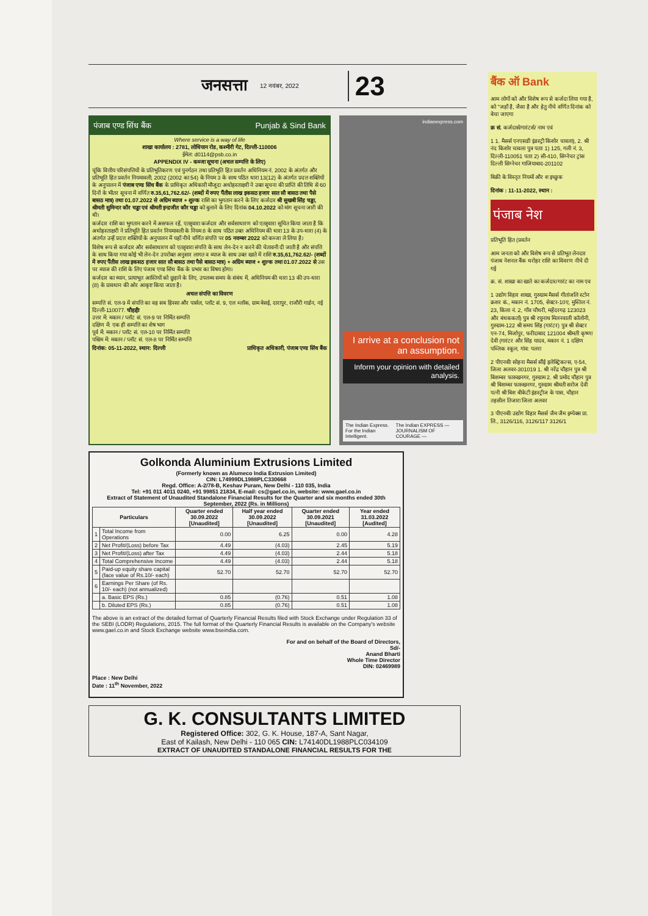जनसत्ता 12 नवंबर, 2022 23
पंजाब एण्ड सिंध बैंक Punjab & Sind Bank
Where service is a way of life
शाखा कार्यालय : 2781, लोधियान रोड, कश्मीरी गेट, दिल्ली-110006
ईमेल: d0114@psb.co.in
APPENDIX IV - कब्जा सूचना (अचल सम्पत्ति के लिए)
चूंकि वित्तीय परिसंपत्तियों के प्रतिभूतिकरण एवं पुनर्गठन तथा प्रतिभूति हित प्रवर्तन अधिनियम नं. 2002 के अंतर्गत और प्रतिभूति हित प्रवर्तन नियमावली, 2002 (2002 का 54) के नियम 3 के साथ पठित धारा 13(12) के अंतर्गत प्रदत्त शक्तियों के अनुपालन में पंजाब एण्ड सिंध बैंक के प्राधिकृत अधिकारी मौजूदा अधोहस्ताक्षरी ने उक्त सूचना की प्राप्ति की तिथि से 60 दिनों के भीतर सूचना में वर्णित रु.35,61,762.62/- (शब्दों में रुपए पैंतीस लाख इकसठ हजार सात सौ बासठ तथा पैसे बासठ मात्र) तथा 01.07.2022 से अग्रिम ब्याज + शुल्क राशि का भुगतान करने के लिए कर्जदार श्री सुखबी सिंह चड्ढा, श्रीमती सुमिन्दर कौर चड्ढा एवं श्रीमती इन्द्रजीत कौर चड्ढा को बुलाने के लिए दिनांक 04.10.2022 को मांग सूचना जारी की थी।
कर्जदार राशि का भुगतान करने में असफल रहें, एतद्द्वारा कर्जदार और सर्वसाधारण को एतद्द्वारा सूचित किया जाता है कि अधोहस्ताक्षरी ने प्रतिभूति हित प्रवर्तन नियमावली के नियम 8 के साथ पठित उक्त अधिनियम की धारा 13 के उप-धारा (4) के अंतर्गत उन्हें प्रदत्त शक्तियों के अनुपालन में यहाँ नीचे वर्णित संपत्ति पर 05 नवम्बर 2022 को कब्जा ले लिया है।
विशेष रूप से कर्जदार और सर्वसाधारण को एतद्द्वारा संपत्ति के साथ लेन-देन न करने की चेतावनी दी जाती है और संपत्ति के साथ किया गया कोई भी लेन-देन उपरोक्त अनुसार लागत व ब्याज के साथ उक्त खाते में राशि रु.35,61,762.62/- (शब्दों में रुपए पैंतीस लाख इकसठ हजार सात सौ बासठ तथा पैसे बासठ मात्र) + अग्रिम ब्याज + शुल्क तथा 01.07.2022 से उस पर ब्याज की राशि के लिए पंजाब एण्ड सिंध बैंक के प्रभार का विषय होगा।
कर्जदार का ध्यान, प्रत्याभूत आस्तियों को छुड़ाने के लिए, उपलब्ध समय के संबंध में, अधिनियम की धारा 13 की उप-धारा (8) के प्रावधान की ओर आकृष्ट किया जाता है।
अचल संपत्ति का विवरण
सम्पत्ति सं. एल-9 में संपत्ति का वह सब हिस्सा और पार्सल, प्लॉट सं. 9, एल ब्लॉक, ग्राम बेसई, दारापुर, राजौरी गार्डन, नई दिल्ली-110077. चौहद्दीः
उत्तर में: मकान / प्लॉट सं. एल-9 पर निर्मित सम्पत्ति
दक्षिण में: एक ही सम्पत्ति का शेष भाग
पूर्व में: मकान / प्लॉट सं. एल-10 पर निर्मित सम्पत्ति
पश्चिम में: मकान / प्लॉट सं. एल-8 पर निर्मित सम्पत्ति
दिनांक: 05-11-2022, स्थान: दिल्ली प्राधिकृत अधिकारी, पंजाब एण्ड सिंध बैंक
indianexpress.com
I arrive at a conclusion not an assumption.
Inform your opinion with detailed analysis.
The Indian Express. For the Indian Intelligent. The Indian EXPRESS — JOURNALISM OF COURAGE —
Golkonda Aluminium Extrusions Limited
(Formerly known as Alumeco India Extrusion Limited)
CIN: L74999DL1988PLC330668
Regd. Office: A-2/78-B, Keshav Puram, New Delhi - 110 035, India
Tel: +91 011 4011 0240, +91 99851 21834, E-mail: cs@gael.co.in, website: www.gael.co.in
Extract of Statement of Unaudited Standalone Financial Results for the Quarter and six months ended 30th September, 2022 (Rs. in Millions)
| Particulars | | Quarter ended 30.09.2022 [Unaudited] | Half year ended 30.09.2022 [Unaudited] | Quarter ended 30.09.2021 [Unaudited] | Year ended 31.03.2022 [Audited] |
| --- | --- | --- | --- | --- | --- |
| 1 | Total Income from Operations | 0.00 | 6.25 | 0.00 | 4.28 |
| 2 | Net Profit/(Loss) before Tax | 4.49 | (4.03) | 2.45 | 5.19 |
| 3 | Net Profit/(Loss) after Tax | 4.49 | (4.03) | 2.44 | 5.18 |
| 4 | Total Comprehensive Income | 4.49 | (4.03) | 2.44 | 5.18 |
| 5 | Paid-up equity share capital (face value of Rs.10/- each) | 52.70 | 52.70 | 52.70 | 52.70 |
| 6 | Earnings Per Share (of Rs. 10/- each) (not annualized) | | | | |
| | a. Basic EPS (Rs.) | 0.85 | (0.76) | 0.51 | 1.08 |
| | b. Diluted EPS (Rs.) | 0.85 | (0.76) | 0.51 | 1.08 |
The above is an extract of the detailed format of Quarterly Financial Results filed with Stock Exchange under Regulation 33 of the SEBI (LODR) Regulations, 2015. The full format of the Quarterly Financial Results is available on the Company's website www.gael.co.in and Stock Exchange website www.bseindia.com.
For and on behalf of the Board of Directors,
Sd/-
Anand Bharti
Whole Time Director
DIN: 02469989
Place : New Delhi
Date : 11<sup>th</sup> November, 2022
G. K. CONSULTANTS LIMITED
Registered Office: 302, G. K. House, 187-A, Sant Nagar,
East of Kailash, New Delhi - 110 065 CIN: L74140DL1988PLC034109
EXTRACT OF UNAUDITED STANDALONE FINANCIAL RESULTS FOR THE
बैंक ऑ Bank
आम लोगों को और विशेष रूप से कर्जदा लिया गया है, को "जहाँ है, जैसा है और हेतु नीचे वर्णित दिनांक को बेचा जाएगा
क्र सं. कर्जदार्स/गारंटर्स/ नाम एवं
1 1. मैसर्स एनएसडी इंडस्ट्री किशोर चावला), 2. श्री नंद किशोर चावला पुत्र पताः 1) 125, गली नं. 3, दिल्ली-110051 पताः 2) सी-410, सिग्नेचर ट्रांस दिल्ली सिग्नेचर गाजियाबाद-201102
बिक्री के विस्तृत नियमों और श इच्छुक
दिनांक : 11-11-2022, स्थान :
पंजाब नेश
प्रतिभूति हित (प्रवर्तन
आम जनता को और विशेष रूप से प्रतिभूत लेनदार पंजाब नेशनल बैंक धरोहर राशि का विवरण नीचे दी गई
क्र. सं. शाखा का खाते का कर्जदार/गारंट का नाम एव
1 उद्योग विहार शाखा, गुरुग्राम मैसर्स गीतांजलि स्टोन क्रशर कं., मकान नं. 1705, सेक्टर-10ए, मुस्तिल नं. 23, किला नं. 2, गाँव चौधरी, महेंदरगढ़ 123023 और बंधककर्ता) पुत्र श्री रघुनाथ मिलनवाली कॉलोनी, गुरुग्राम-122 श्री समय सिंह (गारंटर) पुत्र श्री सेक्टर एन-74, मिर्जापुर, फरीदाबाद 121004 श्रीमती कृष्णा देवी (गारंटर और सिंह यादव, मकान नं. 1 दक्षिण पब्लिक स्कूल, गांव: पलरा
2 पीएनबीः सोहना मैसर्स सौंई इलेक्ट्रिकल्स, ए-54, जिला अलवर-301019 1. श्री नरेंद्र चौहान पुत्र श्री बिशम्बर फारुखनगर, गुरुग्राम 2. श्री प्रमोद चौहान पुत्र श्री बिशम्बर फारुखनगर, गुरुग्राम श्रीमती सरोज देवी पत्नी श्री बिश बीकेटी इंडस्ट्रीज के पास, चौहान तहसील तिजारा जिला अलवर
3 पीएनबीः उद्योग विहार मैसर्स जैम जैम इम्पेक्स प्रा. लि., 3126/116, 3126/117 3126/1